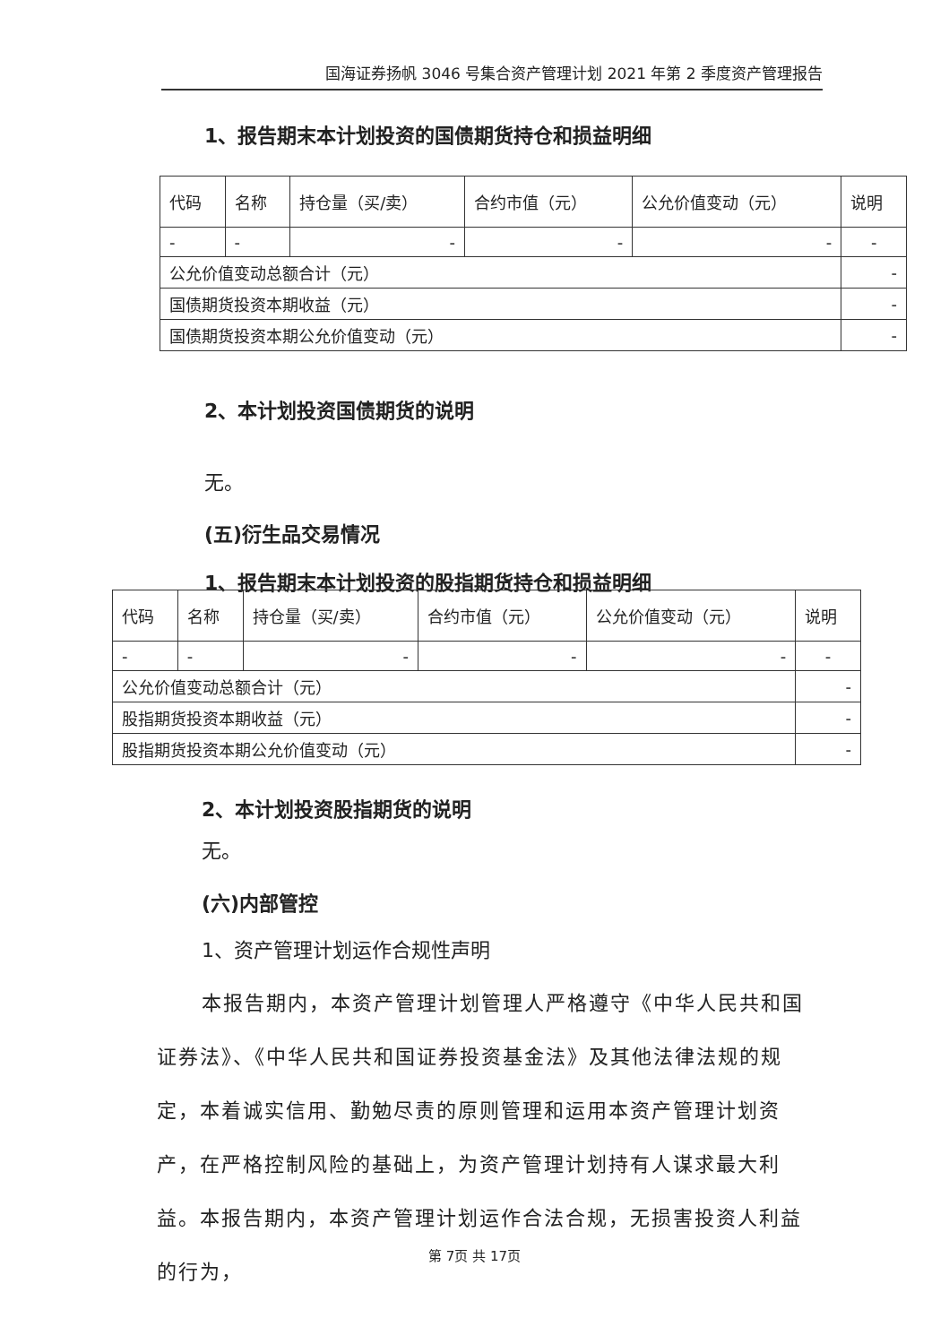国海证券扬帆 3046 号集合资产管理计划 2021 年第 2 季度资产管理报告
1、报告期末本计划投资的国债期货持仓和损益明细
| 代码 | 名称 | 持仓量（买/卖） | 合约市值（元） | 公允价值变动（元） | 说明 |
| - | - | - | - | - | - |
| 公允价值变动总额合计（元） | | | | | - |
| 国债期货投资本期收益（元） | | | | | - |
| 国债期货投资本期公允价值变动（元） | | | | | - |
2、本计划投资国债期货的说明
无。
(五)衍生品交易情况
1、报告期末本计划投资的股指期货持仓和损益明细
| 代码 | 名称 | 持仓量（买/卖） | 合约市值（元） | 公允价值变动（元） | 说明 |
| - | - | - | - | - | - |
| 公允价值变动总额合计（元） | | | | | - |
| 股指期货投资本期收益（元） | | | | | - |
| 股指期货投资本期公允价值变动（元） | | | | | - |
2、本计划投资股指期货的说明
无。
(六)内部管控
1、资产管理计划运作合规性声明
本报告期内，本资产管理计划管理人严格遵守《中华人民共和国证券法》、《中华人民共和国证券投资基金法》及其他法律法规的规定，本着诚实信用、勤勉尽责的原则管理和运用本资产管理计划资产，在严格控制风险的基础上，为资产管理计划持有人谋求最大利益。本报告期内，本资产管理计划运作合法合规，无损害投资人利益的行为，
第 7页 共 17页